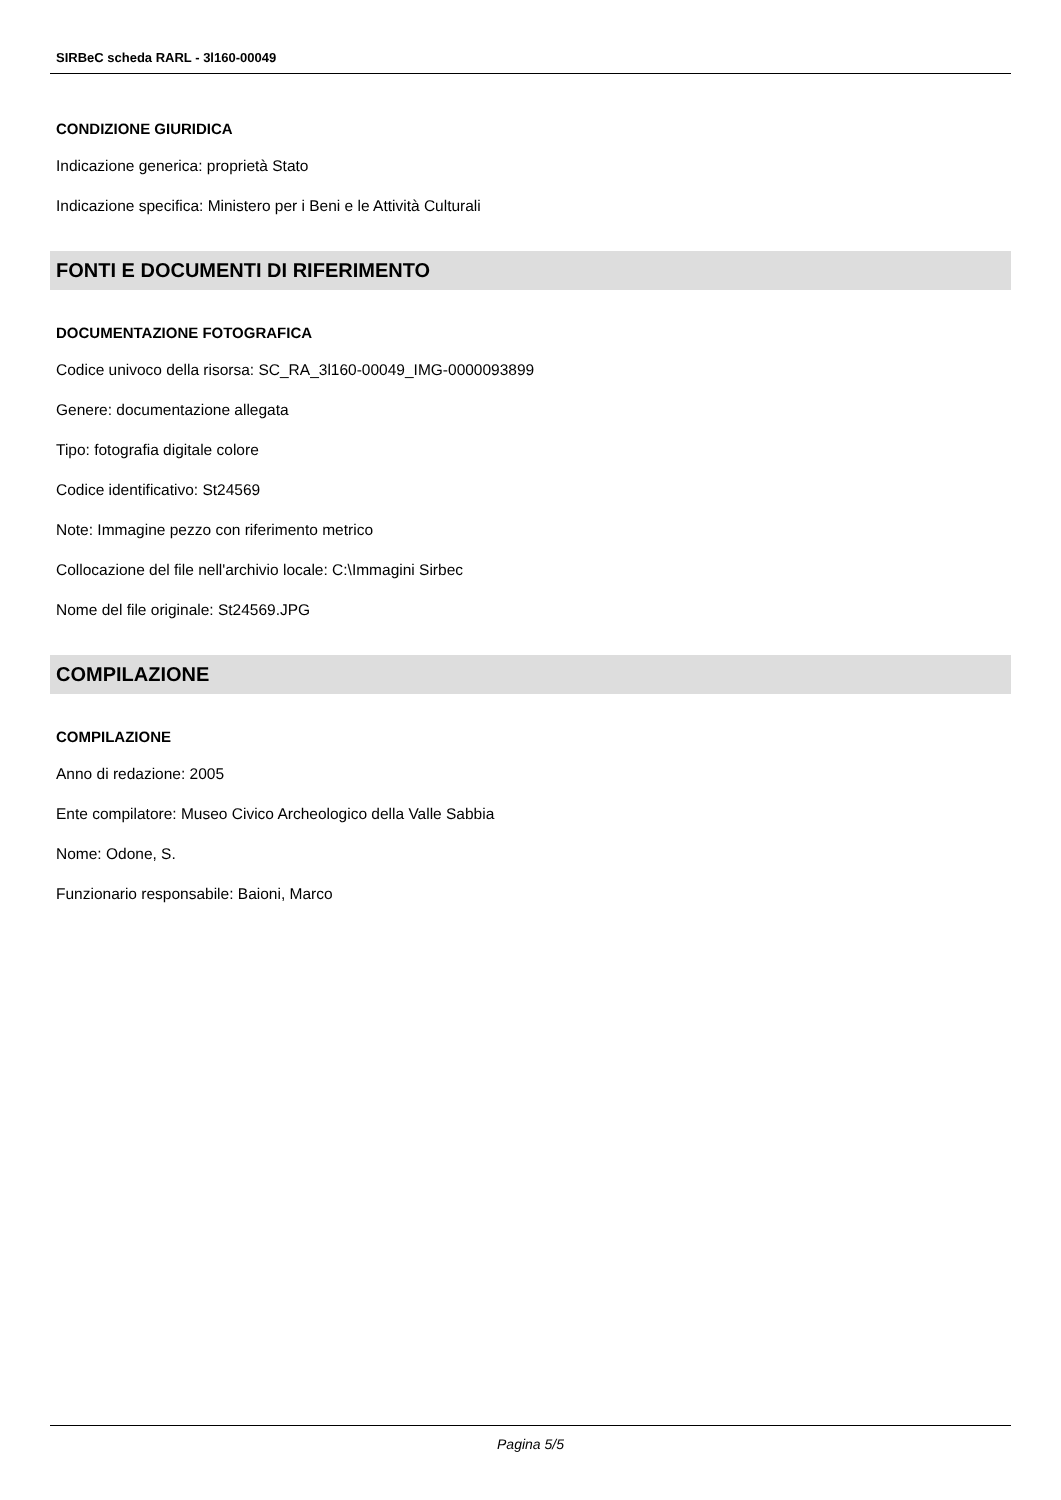SIRBeC scheda RARL - 3l160-00049
CONDIZIONE GIURIDICA
Indicazione generica: proprietà Stato
Indicazione specifica: Ministero per i Beni e le Attività Culturali
FONTI E DOCUMENTI DI RIFERIMENTO
DOCUMENTAZIONE FOTOGRAFICA
Codice univoco della risorsa: SC_RA_3l160-00049_IMG-0000093899
Genere: documentazione allegata
Tipo: fotografia digitale colore
Codice identificativo: St24569
Note: Immagine pezzo con riferimento metrico
Collocazione del file nell'archivio locale: C:\Immagini Sirbec
Nome del file originale: St24569.JPG
COMPILAZIONE
COMPILAZIONE
Anno di redazione: 2005
Ente compilatore: Museo Civico Archeologico della Valle Sabbia
Nome: Odone, S.
Funzionario responsabile: Baioni, Marco
Pagina 5/5